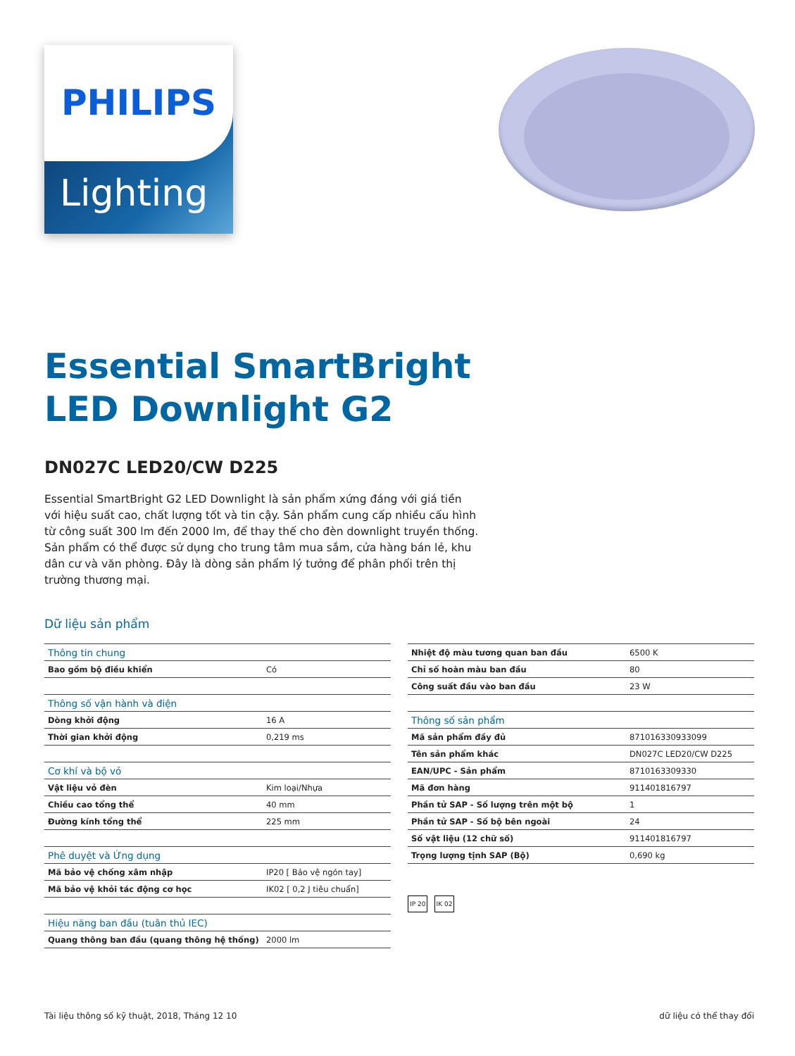PHILIPS
Lighting
Essential SmartBright
LED Downlight G2
DN027C LED20/CW D225
Essential SmartBright G2 LED Downlight là sản phẩm xứng đáng với giá tiền với hiệu suất cao, chất lượng tốt và tin cậy. Sản phẩm cung cấp nhiều cấu hình từ công suất 300 lm đến 2000 lm, để thay thế cho đèn downlight truyền thống. Sản phẩm có thể được sử dụng cho trung tâm mua sắm, cửa hàng bán lẻ, khu dân cư và văn phòng. Đây là dòng sản phẩm lý tưởng để phân phối trên thị trường thương mại.
Dữ liệu sản phẩm
| Thông tin chung | |
| Bao gồm bộ điều khiển | Có |
| Thông số vận hành và điện | |
| Dòng khởi động | 16 A |
| Thời gian khởi động | 0,219 ms |
| Cơ khí và bộ vỏ | |
| Vật liệu vỏ đèn | Kim loại/Nhựa |
| Chiều cao tổng thể | 40 mm |
| Đường kính tổng thể | 225 mm |
| Phê duyệt và Ứng dụng | |
| Mã bảo vệ chống xâm nhập | IP20 [ Bảo vệ ngón tay] |
| Mã bảo vệ khỏi tác động cơ học | IK02 [ 0,2 J tiêu chuẩn] |
| Hiệu năng ban đầu (tuân thủ IEC) | |
| Quang thông ban đầu (quang thông hệ thống) | 2000 lm |
| Nhiệt độ màu tương quan ban đầu | 6500 K |
| Chỉ số hoàn màu ban đầu | 80 |
| Công suất đầu vào ban đầu | 23 W |
| Thông số sản phẩm | |
| Mã sản phẩm đầy đủ | 871016330933099 |
| Tên sản phẩm khác | DN027C LED20/CW D225 |
| EAN/UPC - Sản phẩm | 8710163309330 |
| Mã đơn hàng | 911401816797 |
| Phần tử SAP - Số lượng trên một bộ | 1 |
| Phần tử SAP - Số bộ bên ngoài | 24 |
| Số vật liệu (12 chữ số) | 911401816797 |
| Trọng lượng tịnh SAP (Bộ) | 0,690 kg |
IP 20 IK 02
Tài liệu thông số kỹ thuật, 2018, Tháng 12 10 dữ liệu có thể thay đổi